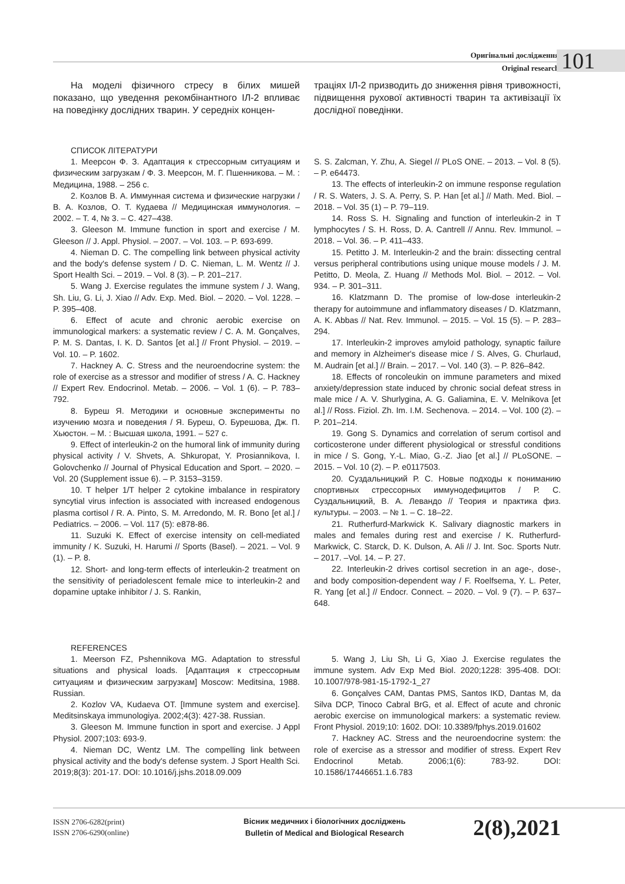Оригінальні дослідження
Original research 101
На моделі фізичного стресу в білих мишей показано, що уведення рекомбінантного ІЛ-2 впливає на поведінку дослідних тварин. У середніх концен-
траціях ІЛ-2 призводить до зниження рівня тривожності, підвищення рухової активності тварин та активізації їх дослідної поведінки.
СПИСОК ЛІТЕРАТУРИ
1. Меерсон Ф. З. Адаптация к стрессорным ситуациям и физическим загрузкам / Ф. З. Меерсон, М. Г. Пшенникова. – М. : Медицина, 1988. – 256 с.
2. Козлов В. А. Иммунная система и физические нагрузки / В. А. Козлов, О. Т. Кудаева // Медицинская иммунология. – 2002. – Т. 4, № 3. – С. 427–438.
3. Gleeson M. Immune function in sport and exercise / M. Gleeson // J. Appl. Physiol. – 2007. – Vol. 103. – P. 693-699.
4. Nieman D. C. The compelling link between physical activity and the body's defense system / D. C. Nieman, L. M. Wentz // J. Sport Health Sci. – 2019. – Vol. 8 (3). – P. 201–217.
5. Wang J. Exercise regulates the immune system / J. Wang, Sh. Liu, G. Li, J. Xiao // Adv. Exp. Med. Biol. – 2020. – Vol. 1228. – P. 395–408.
6. Effect of acute and chronic aerobic exercise on immunological markers: a systematic review / C. A. M. Gonçalves, P. M. S. Dantas, I. K. D. Santos [et al.] // Front Physiol. – 2019. – Vol. 10. – P. 1602.
7. Hackney A. C. Stress and the neuroendocrine system: the role of exercise as a stressor and modifier of stress / A. C. Hackney // Expert Rev. Endocrinol. Metab. – 2006. – Vol. 1 (6). – P. 783–792.
8. Буреш Я. Методики и основные эксперименты по изучению мозга и поведения / Я. Буреш, О. Бурешова, Дж. П. Хьюстон. – М. : Высшая школа, 1991. – 527 с.
9. Effect of interleukin-2 on the humoral link of immunity during physical activity / V. Shvets, A. Shkuropat, Y. Prosiannikova, I. Golovchenko // Journal of Physical Education and Sport. – 2020. – Vol. 20 (Supplement issue 6). – P. 3153–3159.
10. T helper 1/T helper 2 cytokine imbalance in respiratory syncytial virus infection is associated with increased endogenous plasma cortisol / R. A. Pinto, S. M. Arredondo, M. R. Bono [et al.] / Pediatrics. – 2006. – Vol. 117 (5): e878-86.
11. Suzuki K. Effect of exercise intensity on cell-mediated immunity / K. Suzuki, H. Harumi // Sports (Basel). – 2021. – Vol. 9 (1). – P. 8.
12. Short- and long-term effects of interleukin-2 treatment on the sensitivity of periadolescent female mice to interleukin-2 and dopamine uptake inhibitor / J. S. Rankin,
S. S. Zalcman, Y. Zhu, A. Siegel // PLoS ONE. – 2013. – Vol. 8 (5). – P. e64473.
13. The effects of interleukin-2 on immune response regulation / R. S. Waters, J. S. A. Perry, S. P. Han [et al.] // Math. Med. Biol. – 2018. – Vol. 35 (1) – P. 79–119.
14. Ross S. H. Signaling and function of interleukin-2 in T lymphocytes / S. H. Ross, D. A. Cantrell // Annu. Rev. Immunol. – 2018. – Vol. 36. – P. 411–433.
15. Petitto J. M. Interleukin-2 and the brain: dissecting central versus peripheral contributions using unique mouse models / J. M. Petitto, D. Meola, Z. Huang // Methods Mol. Biol. – 2012. – Vol. 934. – P. 301–311.
16. Klatzmann D. The promise of low-dose interleukin-2 therapy for autoimmune and inflammatory diseases / D. Klatzmann, A. K. Abbas // Nat. Rev. Immunol. – 2015. – Vol. 15 (5). – P. 283–294.
17. Interleukin-2 improves amyloid pathology, synaptic failure and memory in Alzheimer's disease mice / S. Alves, G. Churlaud, M. Audrain [et al.] // Brain. – 2017. – Vol. 140 (3). – P. 826–842.
18. Effects of roncoleukin on immune parameters and mixed anxiety/depression state induced by chronic social defeat stress in male mice / A. V. Shurlygina, A. G. Galiamina, E. V. Melnikova [et al.] // Ross. Fiziol. Zh. Im. I.M. Sechenova. – 2014. – Vol. 100 (2). – P. 201–214.
19. Gong S. Dynamics and correlation of serum cortisol and corticosterone under different physiological or stressful conditions in mice / S. Gong, Y.-L. Miao, G.-Z. Jiao [et al.] // PLoSONE. – 2015. – Vol. 10 (2). – P. e0117503.
20. Суздальницкий Р. С. Новые подходы к пониманию спортивных стрессорных иммунодефицитов / Р. С. Суздальницкий, В. А. Левандо // Теория и практика физ. культуры. – 2003. – № 1. – С. 18–22.
21. Rutherfurd-Markwick K. Salivary diagnostic markers in males and females during rest and exercise / K. Rutherfurd-Markwick, C. Starck, D. K. Dulson, A. Ali // J. Int. Soc. Sports Nutr. – 2017. –Vol. 14. – P. 27.
22. Interleukin-2 drives cortisol secretion in an age-, dose-, and body composition-dependent way / F. Roelfsema, Y. L. Peter, R. Yang [et al.] // Endocr. Connect. – 2020. – Vol. 9 (7). – P. 637–648.
REFERENCES
1. Meerson FZ, Pshennikova MG. Adaptation to stressful situations and physical loads. [Адаптация к стрессорным ситуациям и физическим загрузкам] Moscow: Meditsina, 1988. Russian.
2. Kozlov VA, Kudaeva OT. [Immune system and exercise]. Meditsinskaya immunologiya. 2002;4(3): 427-38. Russian.
3. Gleeson M. Immune function in sport and exercise. J Appl Physiol. 2007;103: 693-9.
4. Nieman DC, Wentz LM. The compelling link between physical activity and the body's defense system. J Sport Health Sci. 2019;8(3): 201-17. DOI: 10.1016/j.jshs.2018.09.009
5. Wang J, Liu Sh, Li G, Xiao J. Exercise regulates the immune system. Adv Exp Med Biol. 2020;1228: 395-408. DOI: 10.1007/978-981-15-1792-1_27
6. Gonçalves CAM, Dantas PMS, Santos IKD, Dantas M, da Silva DCP, Tinoco Cabral BrG, et al. Effect of acute and chronic aerobic exercise on immunological markers: a systematic review. Front Physiol. 2019;10: 1602. DOI: 10.3389/fphys.2019.01602
7. Hackney AC. Stress and the neuroendocrine system: the role of exercise as a stressor and modifier of stress. Expert Rev Endocrinol Metab. 2006;1(6): 783-92. DOI: 10.1586/17446651.1.6.783
ISSN 2706-6282(print)
ISSN 2706-6290(online)
Вісник медичних і біологічних досліджень
Bulletin of Medical and Biological Research
2(8),2021